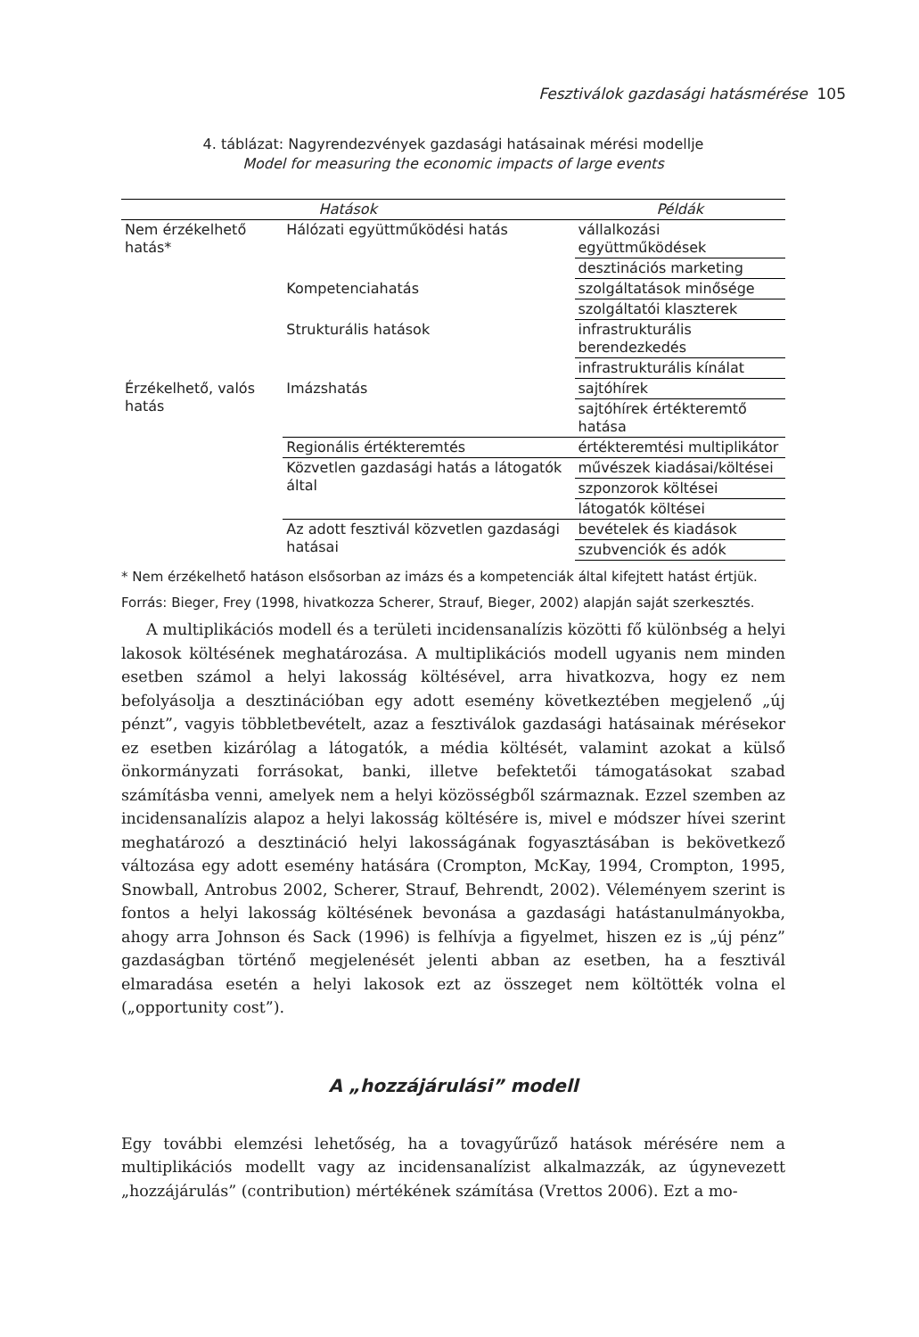Fesztiválok gazdasági hatásmérése 105
4. táblázat: Nagyrendezvények gazdasági hatásainak mérési modellje
Model for measuring the economic impacts of large events
| Hatások | | Példák |
| --- | --- | --- |
| Nem érzékelhető hatás* | Hálózati együttműködési hatás | vállalkozási együttműködések |
| | | desztinációs marketing |
| | Kompetenciahatás | szolgáltatások minősége |
| | | szolgáltatói klaszterek |
| | Strukturális hatások | infrastrukturális berendezkedés |
| | | infrastrukturális kínálat |
| Érzékelhető, valós hatás | Imázshatás | sajtóhírek |
| | | sajtóhírek értékteremtő hatása |
| | Regionális értékteremtés | értékteremtési multiplikátor |
| | Közvetlen gazdasági hatás a látogatók által | művészek kiadásai/költései |
| | | szponzorok költései |
| | | látogatók költései |
| | Az adott fesztivál közvetlen gazdasági hatásai | bevételek és kiadások |
| | | szubvenciók és adók |
* Nem érzékelhető hatáson elsősorban az imázs és a kompetenciák által kifejtett hatást értjük.
Forrás: Bieger, Frey (1998, hivatkozza Scherer, Strauf, Bieger, 2002) alapján saját szerkesztés.
A multiplikációs modell és a területi incidensanalízis közötti fő különbség a helyi lakosok költésének meghatározása. A multiplikációs modell ugyanis nem minden esetben számol a helyi lakosság költésével, arra hivatkozva, hogy ez nem befolyásolja a desztinációban egy adott esemény következtében megjelenő „új pénzt”, vagyis többletbevételt, azaz a fesztiválok gazdasági hatásainak mérésekor ez esetben kizárólag a látogatók, a média költését, valamint azokat a külső önkormányzati forrásokat, banki, illetve befektetői támogatásokat szabad számításba venni, amelyek nem a helyi közösségből származnak. Ezzel szemben az incidensanalízis alapoz a helyi lakosság költésére is, mivel e módszer hívei szerint meghatározó a desztináció helyi lakosságának fogyasztásában is bekövetkező változása egy adott esemény hatására (Crompton, McKay, 1994, Crompton, 1995, Snowball, Antrobus 2002, Scherer, Strauf, Behrendt, 2002). Véleményem szerint is fontos a helyi lakosság költésének bevonása a gazdasági hatástanulmányokba, ahogy arra Johnson és Sack (1996) is felhívja a figyelmet, hiszen ez is „új pénz” gazdaságban történő megjelenését jelenti abban az esetben, ha a fesztivál elmaradása esetén a helyi lakosok ezt az összeget nem költötték volna el („opportunity cost”).
A „hozzájárulási” modell
Egy további elemzési lehetőség, ha a tovagyűrűző hatások mérésére nem a multiplikációs modellt vagy az incidensanalízist alkalmazzák, az úgynevezett „hozzájárulás” (contribution) mértékének számítása (Vrettos 2006). Ezt a mo-